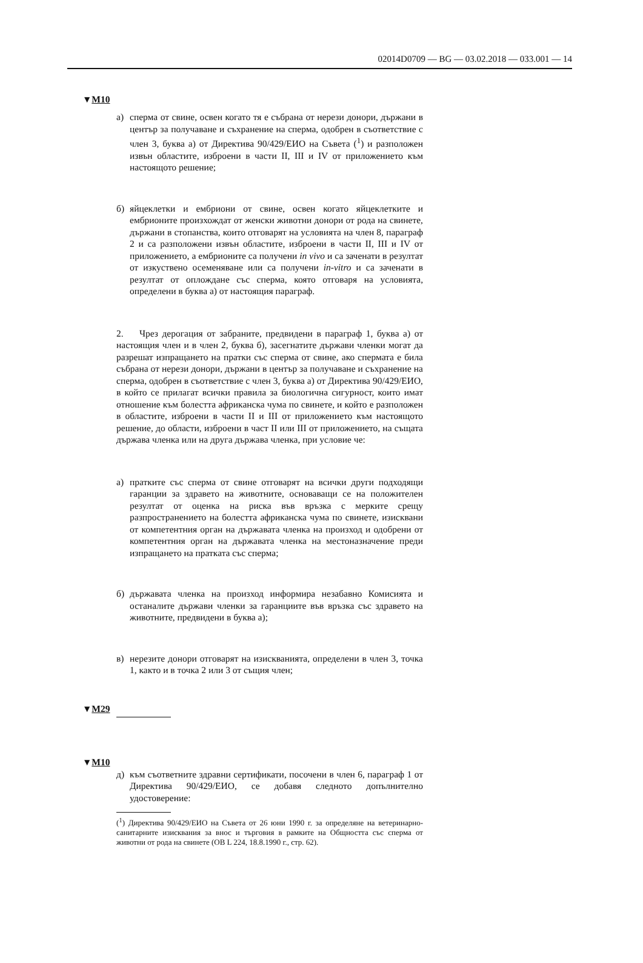02014D0709 — BG — 03.02.2018 — 033.001 — 14
▼M10
а) сперма от свине, освен когато тя е събрана от нерези донори, държани в център за получаване и съхранение на сперма, одобрен в съответствие с член 3, буква а) от Директива 90/429/ЕИО на Съвета (<sup>1</sup>) и разположен извън областите, изброени в части II, III и IV от приложението към настоящото решение;
б) яйцеклетки и ембриони от свине, освен когато яйцеклетките и ембрионите произхождат от женски животни донори от рода на свинете, държани в стопанства, които отговарят на условията на член 8, параграф 2 и са разположени извън областите, изброени в части II, III и IV от приложението, а ембрионите са получени in vivo и са заченати в резултат от изкуствено осеменяване или са получени in-vitro и са заченати в резултат от оплождане със сперма, която отговаря на условията, определени в буква а) от настоящия параграф.
2. Чрез дерогация от забраните, предвидени в параграф 1, буква а) от настоящия член и в член 2, буква б), засегнатите държави членки могат да разрешат изпращането на пратки със сперма от свине, ако спермата е била събрана от нерези донори, държани в център за получаване и съхранение на сперма, одобрен в съответствие с член 3, буква а) от Директива 90/429/ЕИО, в който се прилагат всички правила за биологична сигурност, които имат отношение към болестта африканска чума по свинете, и който е разположен в областите, изброени в части II и III от приложението към настоящото решение, до области, изброени в част II или III от приложението, на същата държава членка или на друга държава членка, при условие че:
а) пратките със сперма от свине отговарят на всички други подходящи гаранции за здравето на животните, основаващи се на положителен резултат от оценка на риска във връзка с мерките срещу разпространението на болестта африканска чума по свинете, изисквани от компетентния орган на държавата членка на произход и одобрени от компетентния орган на държавата членка на местоназначение преди изпращането на пратката със сперма;
б) държавата членка на произход информира незабавно Комисията и останалите държави членки за гаранциите във връзка със здравето на животните, предвидени в буква а);
в) нерезите донори отговарят на изискванията, определени в член 3, точка 1, както и в точка 2 или 3 от същия член;
▼M29
▼M10
д) към съответните здравни сертификати, посочени в член 6, параграф 1 от Директива 90/429/ЕИО, се добавя следното допълнително удостоверение:
(<sup>1</sup>) Директива 90/429/ЕИО на Съвета от 26 юни 1990 г. за определяне на ветеринарно-санитарните изисквания за внос и търговия в рамките на Общността със сперма от животни от рода на свинете (ОВ L 224, 18.8.1990 г., стр. 62).